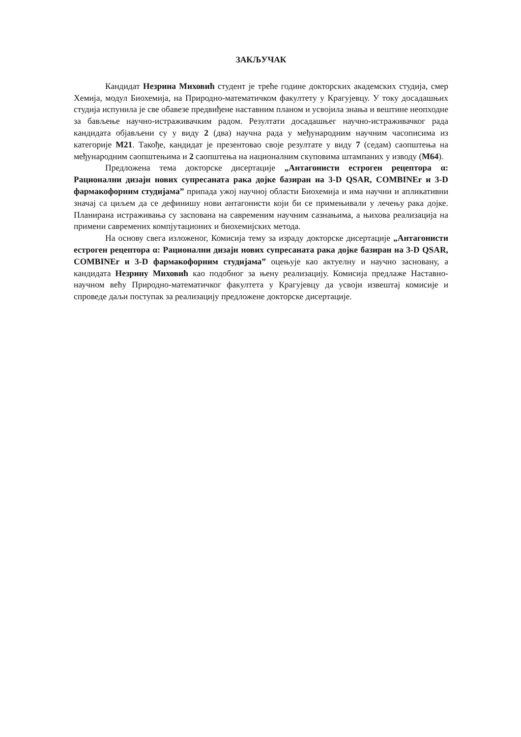ЗАКЉУЧАК
Кандидат Незрина Миховић студент је треће године докторских академских студија, смер Хемија, модул Биохемија, на Природно-математичком факултету у Крагујевцу. У току досадашњих студија испунила је све обавезе предвиђене наставним планом и усвојила знања и вештине неопходне за бављење научно-истраживачким радом. Резултати досадашњег научно-истраживачког рада кандидата објављени су у виду 2 (два) научна рада у међународним научним часописима из категорије М21. Такође, кандидат је презентовао своје резултате у виду 7 (седам) саопштења на међународним саопштењима и 2 саопштења на националним скуповима штампаних у изводу (М64).
Предложена тема докторске дисертације „Антагонисти естроген рецептора α: Рационални дизајн нових супресаната рака дојке базиран на 3-D QSAR, COMBINEr и 3-D фармакофорним студијама” припада ужој научној области Биохемија и има научни и апликативни значај са циљем да се дефинишу нови антагонисти који би се примењивали у лечењу рака дојке. Планирана истраживања су засnована на савременим научним сазнањима, а њихова реализација на примени савремених компјутационих и биохемијских метода.
На основу свега изложеног, Комисија тему за израду докторске дисертације „Антагонисти естроген рецептора α: Рационални дизајн нових супресаната рака дојке базиран на 3-D QSAR, COMBINEr и 3-D фармакофорним студијама” оцењује као актуелну и научно засновану, а кандидата Незрину Миховић као подобног за њену реализацију. Комисија предлаже Наставно-научном већу Природно-математичког факултета у Крагујевцу да усвоји извештај комисије и спроведе даљи поступак за реализацију предложене докторске дисертације.